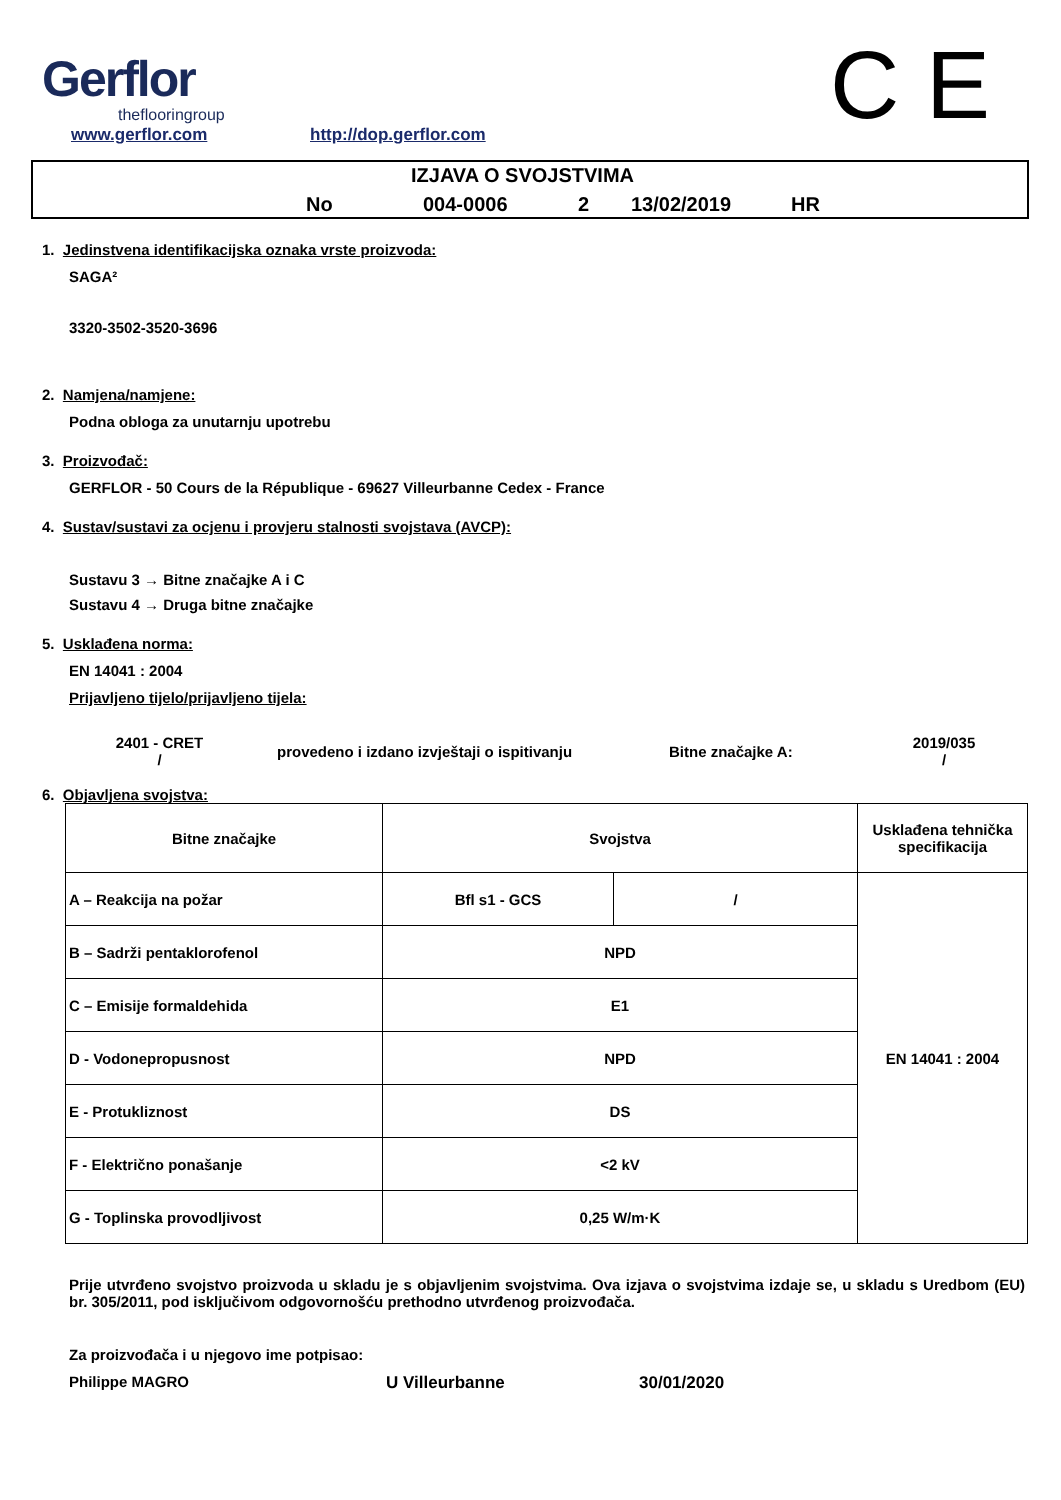Gerflor
theflooringroup
www.gerflor.com http://dop.gerflor.com C E
IZJAVA O SVOJSTVIMA
No 004-0006 2 13/02/2019 HR
1. Jedinstvena identifikacijska oznaka vrste proizvoda:
SAGA²
3320-3502-3520-3696
2. Namjena/namjene:
Podna obloga za unutarnju upotrebu
3. Proizvođač:
GERFLOR - 50 Cours de la République - 69627 Villeurbanne Cedex - France
4. Sustav/sustavi za ocjenu i provjeru stalnosti svojstava (AVCP):
Sustavu 3 → Bitne značajke A i C
Sustavu 4 → Druga bitne značajke
5. Usklađena norma:
EN 14041 : 2004
Prijavljeno tijelo/prijavljeno tijela:
2401 - CRET
/
provedeno i izdano izvještaji o ispitivanju Bitne značajke A:
2019/035
/
6. Objavljena svojstva:
| Bitne značajke | Svojstva | | Usklađena tehnička specifikacija |
| A – Reakcija na požar | Bfl s1 - GCS | / | EN 14041 : 2004 |
| B – Sadrži pentaklorofenol | NPD | | |
| C – Emisije formaldehida | E1 | | |
| D - Vodonepropusnost | NPD | | |
| E - Protukliznost | DS | | |
| F - Električno ponašanje | <2 kV | | |
| G - Toplinska provodljivost | 0,25 W/m·K | | |
Prije utvrđeno svojstvo proizvoda u skladu je s objavljenim svojstvima. Ova izjava o svojstvima izdaje se, u skladu s Uredbom (EU) br. 305/2011, pod isključivom odgovornošću prethodno utvrđenog proizvođača.
Za proizvođača i u njegovo ime potpisao:
Philippe MAGRO U Villeurbanne 30/01/2020